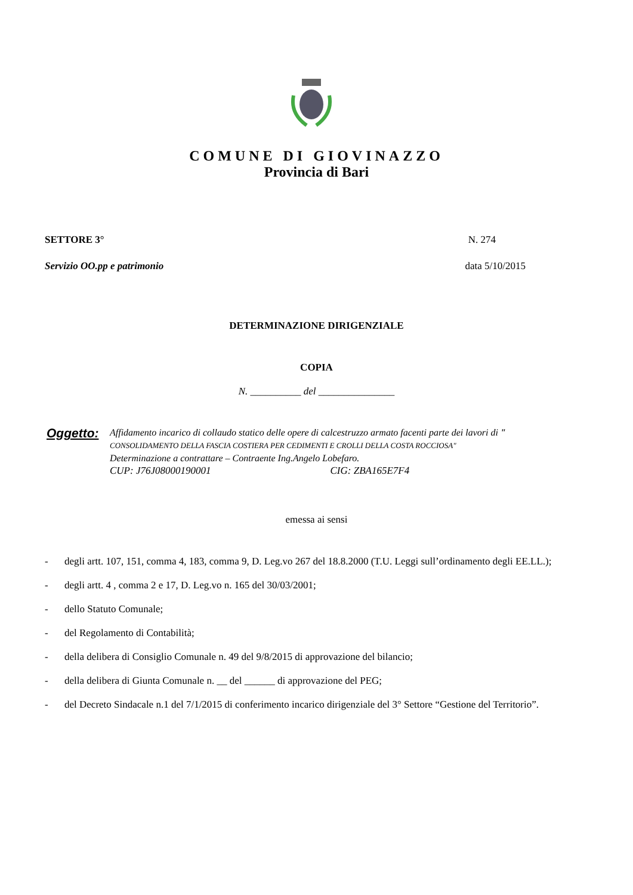COMUNE DI GIOVINAZZO
Provincia di Bari
SETTORE 3° N. 274
Servizio OO.pp e patrimonio data 5/10/2015
DETERMINAZIONE DIRIGENZIALE
COPIA
N. __________ del _______________
Oggetto:
Affidamento incarico di collaudo statico delle opere di calcestruzzo armato facenti parte dei lavori di " CONSOLIDAMENTO DELLA FASCIA COSTIERA PER CEDIMENTI E CROLLI DELLA COSTA ROCCIOSA"
Determinazione a contrattare – Contraente Ing.Angelo Lobefaro.
CUP: J76J08000190001 CIG: ZBA165E7F4
emessa ai sensi
- degli artt. 107, 151, comma 4, 183, comma 9, D. Leg.vo 267 del 18.8.2000 (T.U. Leggi sull’ordinamento degli EE.LL.);
- degli artt. 4 , comma 2 e 17, D. Leg.vo n. 165 del 30/03/2001;
- dello Statuto Comunale;
- del Regolamento di Contabilità;
- della delibera di Consiglio Comunale n. 49 del 9/8/2015 di approvazione del bilancio;
- della delibera di Giunta Comunale n. __ del ______ di approvazione del PEG;
- del Decreto Sindacale n.1 del 7/1/2015 di conferimento incarico dirigenziale del 3° Settore “Gestione del Territorio”.